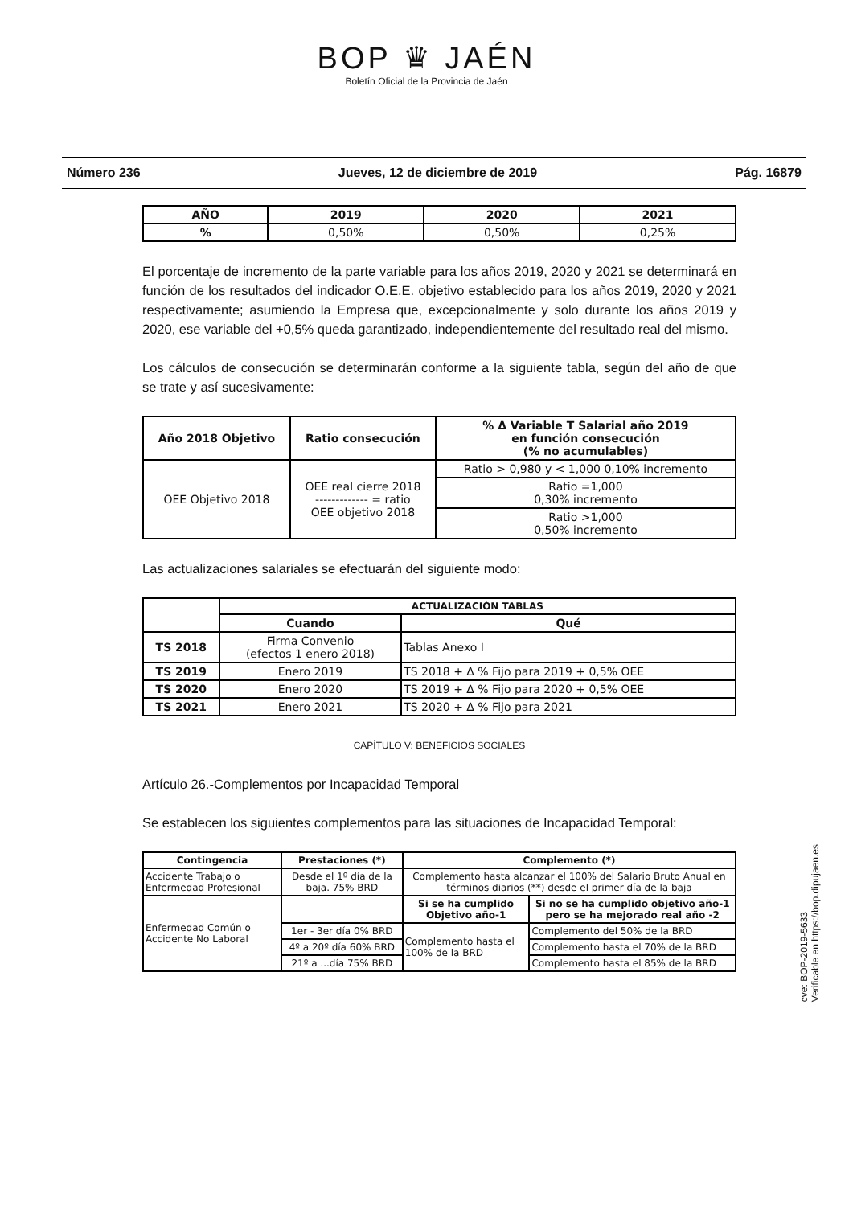BOP ♛ JAÉN
Boletín Oficial de la Provincia de Jaén
Número 236 Jueves, 12 de diciembre de 2019 Pág. 16879
| AÑO | 2019 | 2020 | 2021 |
| --- | --- | --- | --- |
| % | 0,50% | 0,50% | 0,25% |
El porcentaje de incremento de la parte variable para los años 2019, 2020 y 2021 se determinará en función de los resultados del indicador O.E.E. objetivo establecido para los años 2019, 2020 y 2021 respectivamente; asumiendo la Empresa que, excepcionalmente y solo durante los años 2019 y 2020, ese variable del +0,5% queda garantizado, independientemente del resultado real del mismo.
Los cálculos de consecución se determinarán conforme a la siguiente tabla, según del año de que se trate y así sucesivamente:
| Año 2018 Objetivo | Ratio consecución | % Δ Variable T Salarial año 2019 en función consecución (% no acumulables) |
| --- | --- | --- |
| OEE Objetivo 2018 | OEE real cierre 2018 ------------- = ratio OEE objetivo 2018 | Ratio > 0,980 y < 1,000 0,10% incremento |
| | | Ratio =1,000 0,30% incremento |
| | | Ratio >1,000 0,50% incremento |
Las actualizaciones salariales se efectuarán del siguiente modo:
| | ACTUALIZACIÓN TABLAS | |
| | Cuando | Qué |
| TS 2018 | Firma Convenio (efectos 1 enero 2018) | Tablas Anexo I |
| TS 2019 | Enero 2019 | TS 2018 + Δ % Fijo para 2019 + 0,5% OEE |
| TS 2020 | Enero 2020 | TS 2019 + Δ % Fijo para 2020 + 0,5% OEE |
| TS 2021 | Enero 2021 | TS 2020 + Δ % Fijo para 2021 |
CAPÍTULO V: BENEFICIOS SOCIALES
Artículo 26.-Complementos por Incapacidad Temporal
Se establecen los siguientes complementos para las situaciones de Incapacidad Temporal:
| Contingencia | Prestaciones (*) | Complemento (*) | |
| --- | --- | --- | --- |
| Accidente Trabajo o Enfermedad Profesional | Desde el 1º día de la baja. 75% BRD | Complemento hasta alcanzar el 100% del Salario Bruto Anual en términos diarios (**) desde el primer día de la baja | |
| Enfermedad Común o Accidente No Laboral | | Si se ha cumplido Objetivo año-1 | Si no se ha cumplido objetivo año-1 pero se ha mejorado real año -2 |
| | 1er - 3er día 0% BRD | Complemento hasta el 100% de la BRD | Complemento del 50% de la BRD |
| | 4º a 20º día 60% BRD | | Complemento hasta el 70% de la BRD |
| | 21º a ...día 75% BRD | | Complemento hasta el 85% de la BRD |
cve: BOP-2019-5633
Verificable en https://bop.dipujaen.es